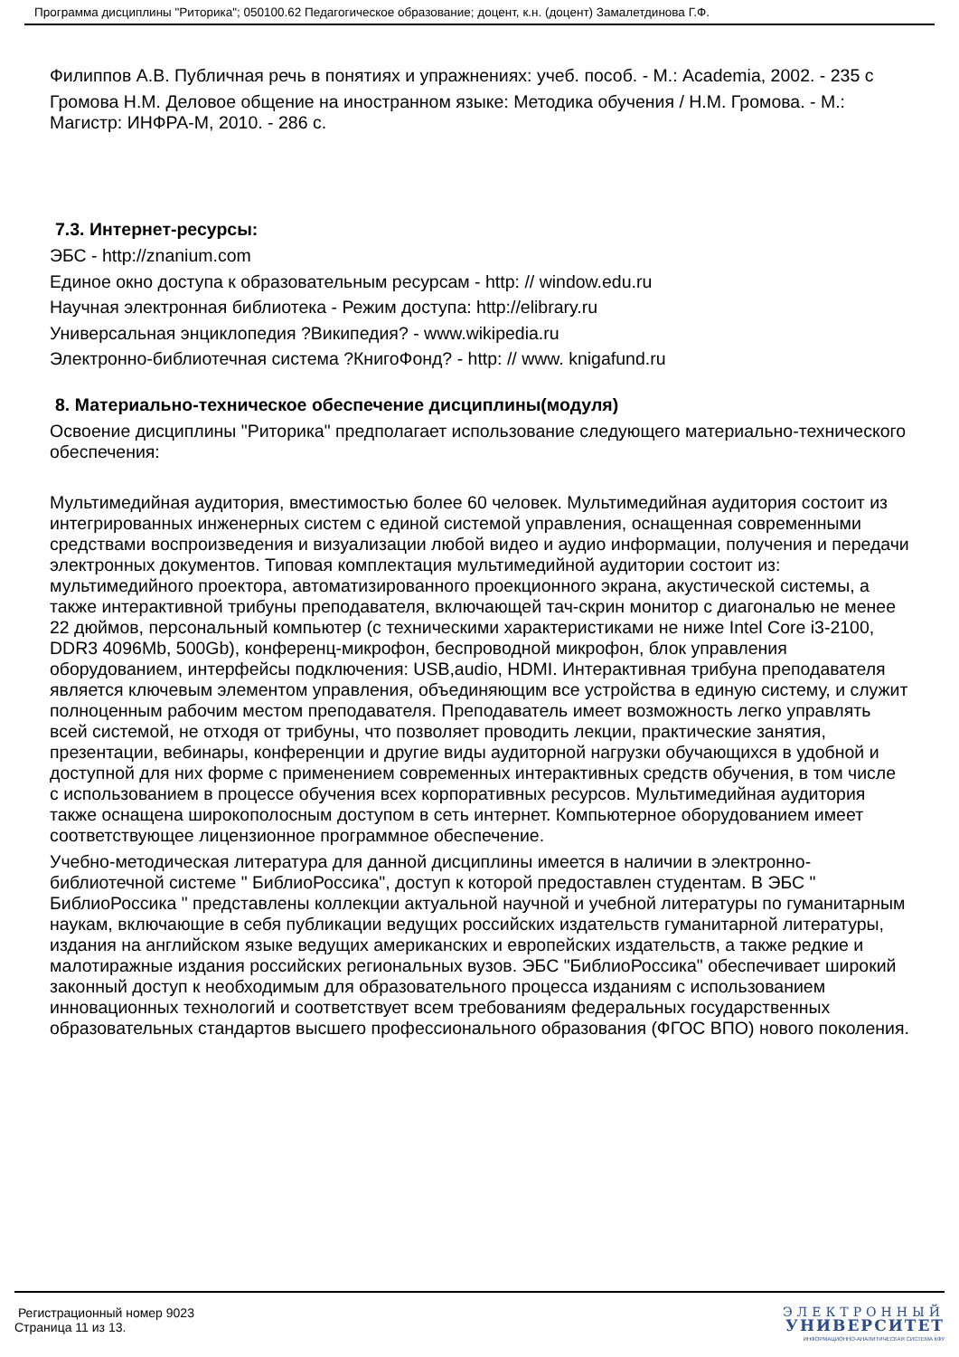Программа дисциплины "Риторика"; 050100.62 Педагогическое образование; доцент, к.н. (доцент) Замалетдинова Г.Ф.
Филиппов А.В. Публичная речь в понятиях и упражнениях: учеб. пособ. - М.: Academia, 2002. - 235 с
Громова Н.М. Деловое общение на иностранном языке: Методика обучения / Н.М. Громова. - М.: Магистр: ИНФРА-М, 2010. - 286 с.
7.3. Интернет-ресурсы:
ЭБС - http://znanium.com
Единое окно доступа к образовательным ресурсам - http: // window.edu.ru
Научная электронная библиотека - Режим доступа: http://elibrary.ru
Универсальная энциклопедия ?Википедия? - www.wikipedia.ru
Электронно-библиотечная система ?КнигоФонд? - http: // www. knigafund.ru
8. Материально-техническое обеспечение дисциплины(модуля)
Освоение дисциплины "Риторика" предполагает использование следующего материально-технического обеспечения:
Мультимедийная аудитория, вместимостью более 60 человек. Мультимедийная аудитория состоит из интегрированных инженерных систем с единой системой управления, оснащенная современными средствами воспроизведения и визуализации любой видео и аудио информации, получения и передачи электронных документов. Типовая комплектация мультимедийной аудитории состоит из: мультимедийного проектора, автоматизированного проекционного экрана, акустической системы, а также интерактивной трибуны преподавателя, включающей тач-скрин монитор с диагональю не менее 22 дюймов, персональный компьютер (с техническими характеристиками не ниже Intel Core i3-2100, DDR3 4096Mb, 500Gb), конференц-микрофон, беспроводной микрофон, блок управления оборудованием, интерфейсы подключения: USB,audio, HDMI. Интерактивная трибуна преподавателя является ключевым элементом управления, объединяющим все устройства в единую систему, и служит полноценным рабочим местом преподавателя. Преподаватель имеет возможность легко управлять всей системой, не отходя от трибуны, что позволяет проводить лекции, практические занятия, презентации, вебинары, конференции и другие виды аудиторной нагрузки обучающихся в удобной и доступной для них форме с применением современных интерактивных средств обучения, в том числе с использованием в процессе обучения всех корпоративных ресурсов. Мультимедийная аудитория также оснащена широкополосным доступом в сеть интернет. Компьютерное оборудованием имеет соответствующее лицензионное программное обеспечение.
Учебно-методическая литература для данной дисциплины имеется в наличии в электронно-библиотечной системе " БиблиоРоссика", доступ к которой предоставлен студентам. В ЭБС " БиблиоРоссика " представлены коллекции актуальной научной и учебной литературы по гуманитарным наукам, включающие в себя публикации ведущих российских издательств гуманитарной литературы, издания на английском языке ведущих американских и европейских издательств, а также редкие и малотиражные издания российских региональных вузов. ЭБС "БиблиоРоссика" обеспечивает широкий законный доступ к необходимым для образовательного процесса изданиям с использованием инновационных технологий и соответствует всем требованиям федеральных государственных образовательных стандартов высшего профессионального образования (ФГОС ВПО) нового поколения.
Регистрационный номер 9023
Страница 11 из 13.
ЭЛЕКТРОННЫЙ
УНИВЕРСИТЕТ
ИНФОРМАЦИОННО-АНАЛИТИЧЕСКАЯ СИСТЕМА КФУ